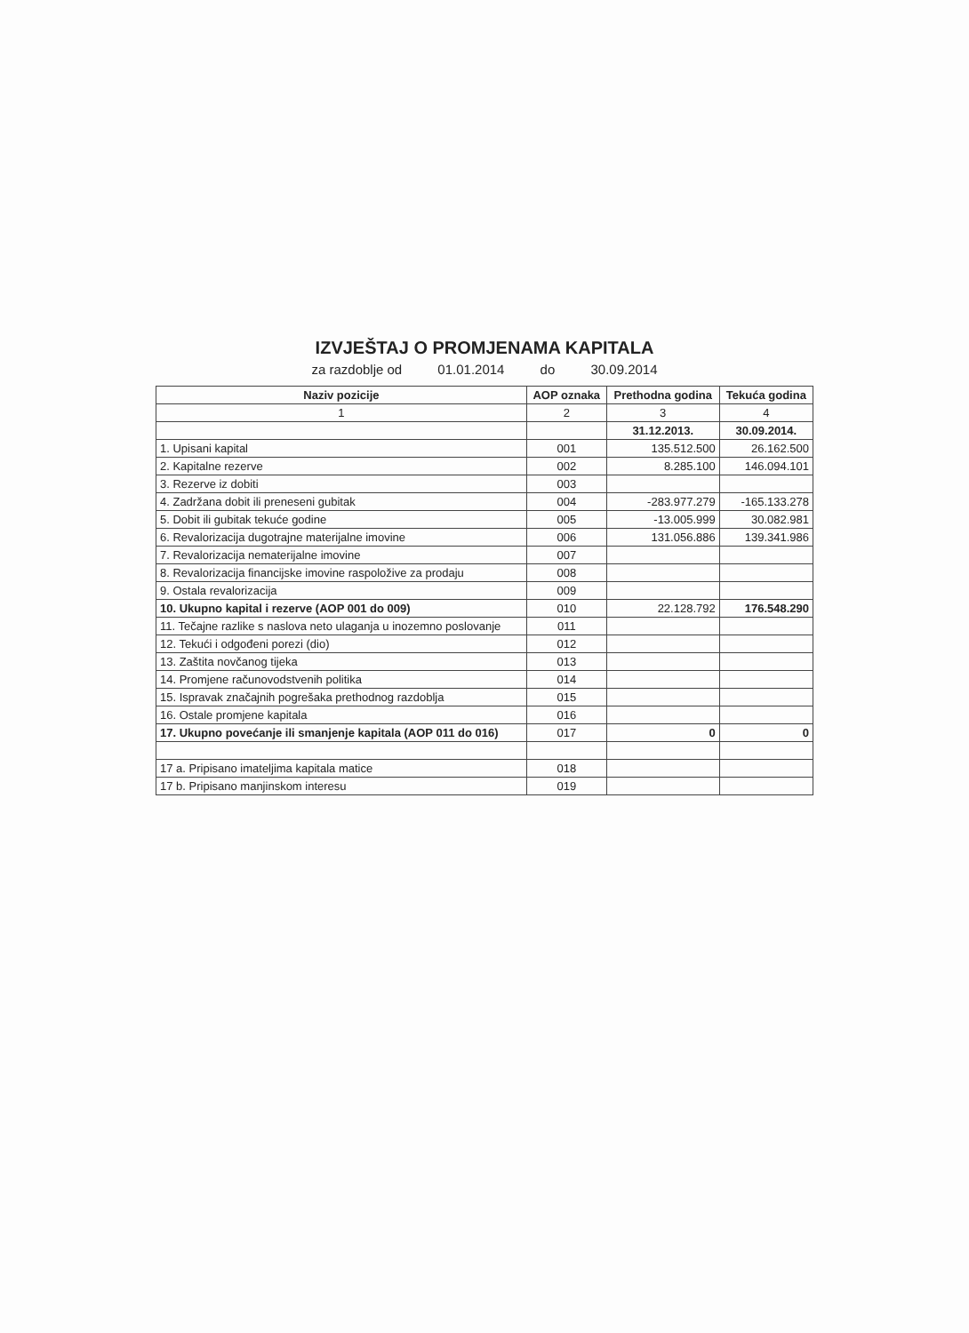IZVJEŠTAJ O PROMJENAMA KAPITALA
za razdoblje od 01.01.2014 do 30.09.2014
| Naziv pozicije | AOP oznaka | Prethodna godina | Tekuća godina |
| --- | --- | --- | --- |
| 1 | 2 | 3 | 4 |
| | | 31.12.2013. | 30.09.2014. |
| 1. Upisani kapital | 001 | 135.512.500 | 26.162.500 |
| 2. Kapitalne rezerve | 002 | 8.285.100 | 146.094.101 |
| 3. Rezerve iz dobiti | 003 | | |
| 4. Zadržana dobit ili preneseni gubitak | 004 | -283.977.279 | -165.133.278 |
| 5. Dobit ili gubitak tekuće godine | 005 | -13.005.999 | 30.082.981 |
| 6. Revalorizacija dugotrajne materijalne imovine | 006 | 131.056.886 | 139.341.986 |
| 7. Revalorizacija nematerijalne imovine | 007 | | |
| 8. Revalorizacija financijske imovine raspoložive za prodaju | 008 | | |
| 9. Ostala revalorizacija | 009 | | |
| 10. Ukupno kapital i rezerve (AOP 001 do 009) | 010 | 22.128.792 | 176.548.290 |
| 11. Tečajne razlike s naslova neto ulaganja u inozemno poslovanje | 011 | | |
| 12. Tekući i odgođeni porezi (dio) | 012 | | |
| 13. Zaštita novčanog tijeka | 013 | | |
| 14. Promjene računovodstvenih politika | 014 | | |
| 15. Ispravak značajnih pogrešaka prethodnog razdoblja | 015 | | |
| 16. Ostale promjene kapitala | 016 | | |
| 17. Ukupno povećanje ili smanjenje kapitala (AOP 011 do 016) | 017 | 0 | 0 |
| 17 a. Pripisano imateljima kapitala matice | 018 | | |
| 17 b. Pripisano manjinskom interesu | 019 | | |